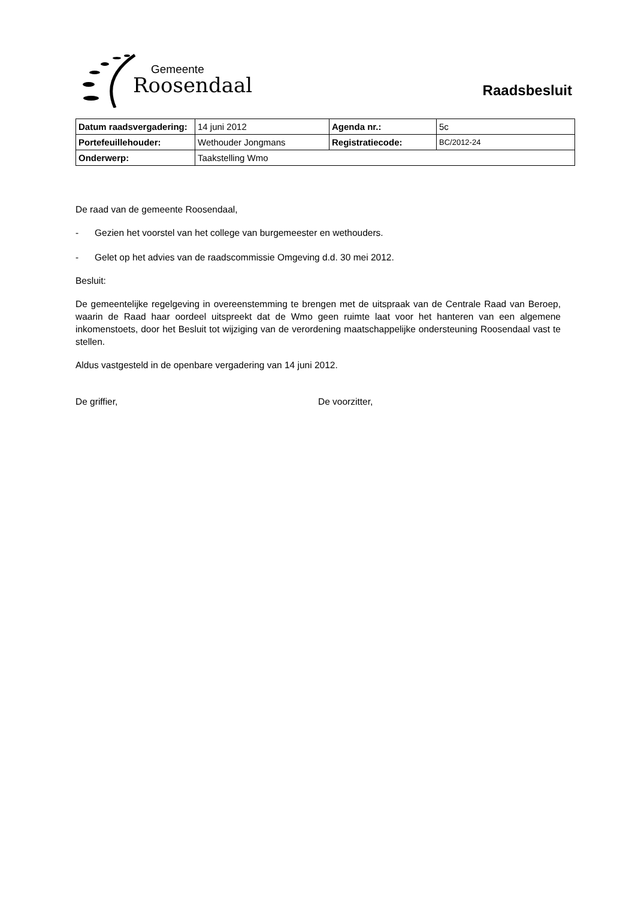Gemeente
Roosendaal Raadsbesluit
| Datum raadsvergadering: | 14 juni 2012 | Agenda nr.: | 5c |
| Portefeuillehouder: | Wethouder Jongmans | Registratiecode: | BC/2012-24 |
| Onderwerp: | Taakstelling Wmo | | |
De raad van de gemeente Roosendaal,
- Gezien het voorstel van het college van burgemeester en wethouders.
- Gelet op het advies van de raadscommissie Omgeving d.d. 30 mei 2012.
Besluit:
De gemeentelijke regelgeving in overeenstemming te brengen met de uitspraak van de Centrale Raad van Beroep, waarin de Raad haar oordeel uitspreekt dat de Wmo geen ruimte laat voor het hanteren van een algemene inkomenstoets, door het Besluit tot wijziging van de verordening maatschappelijke ondersteuning Roosendaal vast te stellen.
Aldus vastgesteld in de openbare vergadering van 14 juni 2012.
De griffier, De voorzitter,